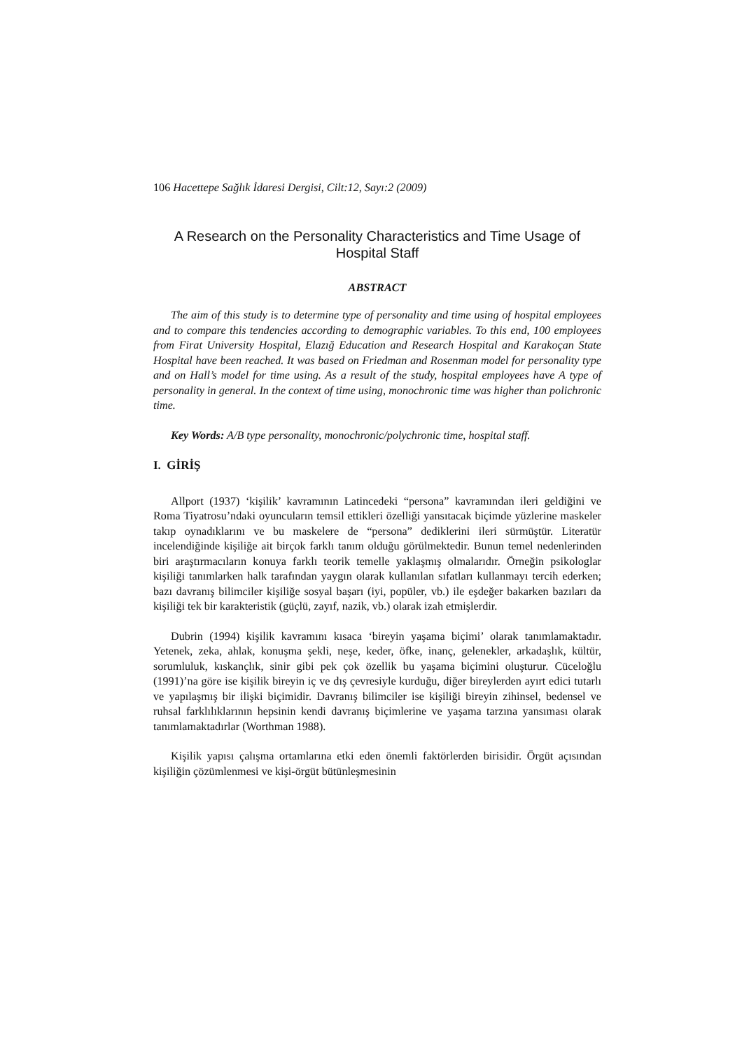106 Hacettepe Sağlık İdaresi Dergisi, Cilt:12, Sayı:2 (2009)
A Research on the Personality Characteristics and Time Usage of Hospital Staff
ABSTRACT
The aim of this study is to determine type of personality and time using of hospital employees and to compare this tendencies according to demographic variables. To this end, 100 employees from Firat University Hospital, Elazığ Education and Research Hospital and Karakoçan State Hospital have been reached. It was based on Friedman and Rosenman model for personality type and on Hall’s model for time using. As a result of the study, hospital employees have A type of personality in general. In the context of time using, monochronic time was higher than polichronic time.
Key Words: A/B type personality, monochronic/polychronic time, hospital staff.
I. GİRİŞ
Allport (1937) ‘kişilik’ kavramının Latincedeki “persona” kavramından ileri geldiğini ve Roma Tiyatrosu’ndaki oyuncuların temsil ettikleri özelliği yansıtacak biçimde yüzlerine maskeler takıp oynadıklarını ve bu maskelere de “persona” dediklerini ileri sürmüştür. Literatür incelendiğinde kişiliğe ait birçok farklı tanım olduğu görülmektedir. Bunun temel nedenlerinden biri araştırmacıların konuya farklı teorik temelle yaklaşmış olmalarıdır. Örneğin psikologlar kişiliği tanımlarken halk tarafından yaygın olarak kullanılan sıfatları kullanmayı tercih ederken; bazı davranış bilimciler kişiliğe sosyal başarı (iyi, popüler, vb.) ile eşdeğer bakarken bazıları da kişiliği tek bir karakteristik (güçlü, zayıf, nazik, vb.) olarak izah etmişlerdir.
Dubrin (1994) kişilik kavramını kısaca ‘bireyin yaşama biçimi’ olarak tanımlamaktadır. Yetenek, zeka, ahlak, konuşma şekli, neşe, keder, öfke, inanç, gelenekler, arkadaşlık, kültür, sorumluluk, kıskançlık, sinir gibi pek çok özellik bu yaşama biçimini oluşturur. Cüceloğlu (1991)’na göre ise kişilik bireyin iç ve dış çevresiyle kurduğu, diğer bireylerden ayırt edici tutarlı ve yapılaşmış bir ilişki biçimidir. Davranış bilimciler ise kişiliği bireyin zihinsel, bedensel ve ruhsal farklılıklarının hepsinin kendi davranış biçimlerine ve yaşama tarzına yansıması olarak tanımlamaktadırlar (Worthman 1988).
Kişilik yapısı çalışma ortamlarına etki eden önemli faktörlerden birisidir. Örgüt açısından kişiliğin çözümlenmesi ve kişi-örgüt bütünleşmesinin